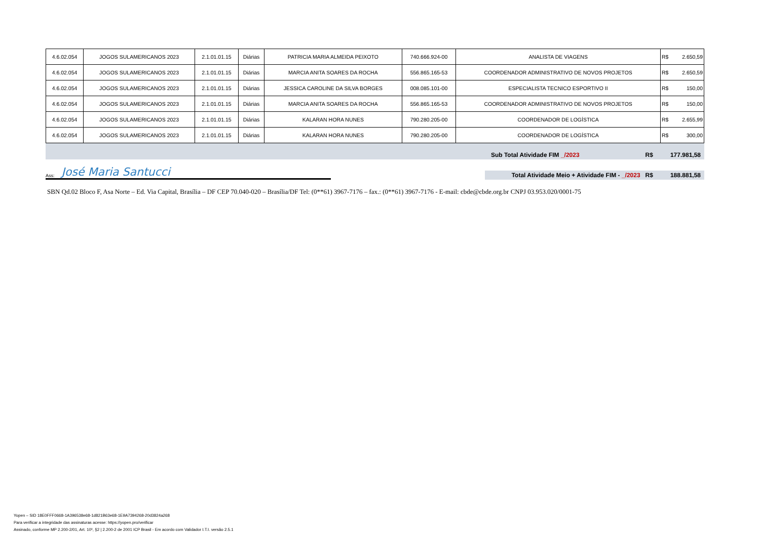| 4.6.02.054 | JOGOS SULAMERICANOS 2023 | 2.1.01.01.15 | Diárias | PATRICIA MARIA ALMEIDA PEIXOTO | 740.666.924-00 | ANALISTA DE VIAGENS | R$ | 2.650,59 |
| 4.6.02.054 | JOGOS SULAMERICANOS 2023 | 2.1.01.01.15 | Diárias | MARCIA ANITA SOARES DA ROCHA | 556.865.165-53 | COORDENADOR ADMINISTRATIVO DE NOVOS PROJETOS | R$ | 2.650,59 |
| 4.6.02.054 | JOGOS SULAMERICANOS 2023 | 2.1.01.01.15 | Diárias | JESSICA CAROLINE DA SILVA BORGES | 008.085.101-00 | ESPECIALISTA TECNICO ESPORTIVO II | R$ | 150,00 |
| 4.6.02.054 | JOGOS SULAMERICANOS 2023 | 2.1.01.01.15 | Diárias | MARCIA ANITA SOARES DA ROCHA | 556.865.165-53 | COORDENADOR ADMINISTRATIVO DE NOVOS PROJETOS | R$ | 150,00 |
| 4.6.02.054 | JOGOS SULAMERICANOS 2023 | 2.1.01.01.15 | Diárias | KALARAN HORA NUNES | 790.280.205-00 | COORDENADOR DE LOGÍSTICA | R$ | 2.655,99 |
| 4.6.02.054 | JOGOS SULAMERICANOS 2023 | 2.1.01.01.15 | Diárias | KALARAN HORA NUNES | 790.280.205-00 | COORDENADOR DE LOGÍSTICA | R$ | 300,00 |
Sub Total Atividade FIM _/2023 R$ 177.981,58
Ass: José Maria Santucci
Total Atividade Meio + Atividade FIM - _/2023 R$ 188.881,58
SBN Qd.02 Bloco F, Asa Norte – Ed. Via Capital, Brasília – DF CEP 70.040-020 – Brasília/DF Tel: (0**61) 3967-7176 – fax.: (0**61) 3967-7176 - E-mail: cbde@cbde.org.br CNPJ 03.953.020/0001-75
Yopen – SID 18E0FFF0668-1A396538e68-1d821B63e68-1E9A7394268-20d3824a268
Para verificar a integridade das assinaturas acesse: https://yopen.pro/verificar
Assinado, conforme MP 2.200-2/01, Art. 10º, §2 | 2.200-2 de 2001 ICP Brasil - Em acordo com Validador I.T.I. versão 2.5.1